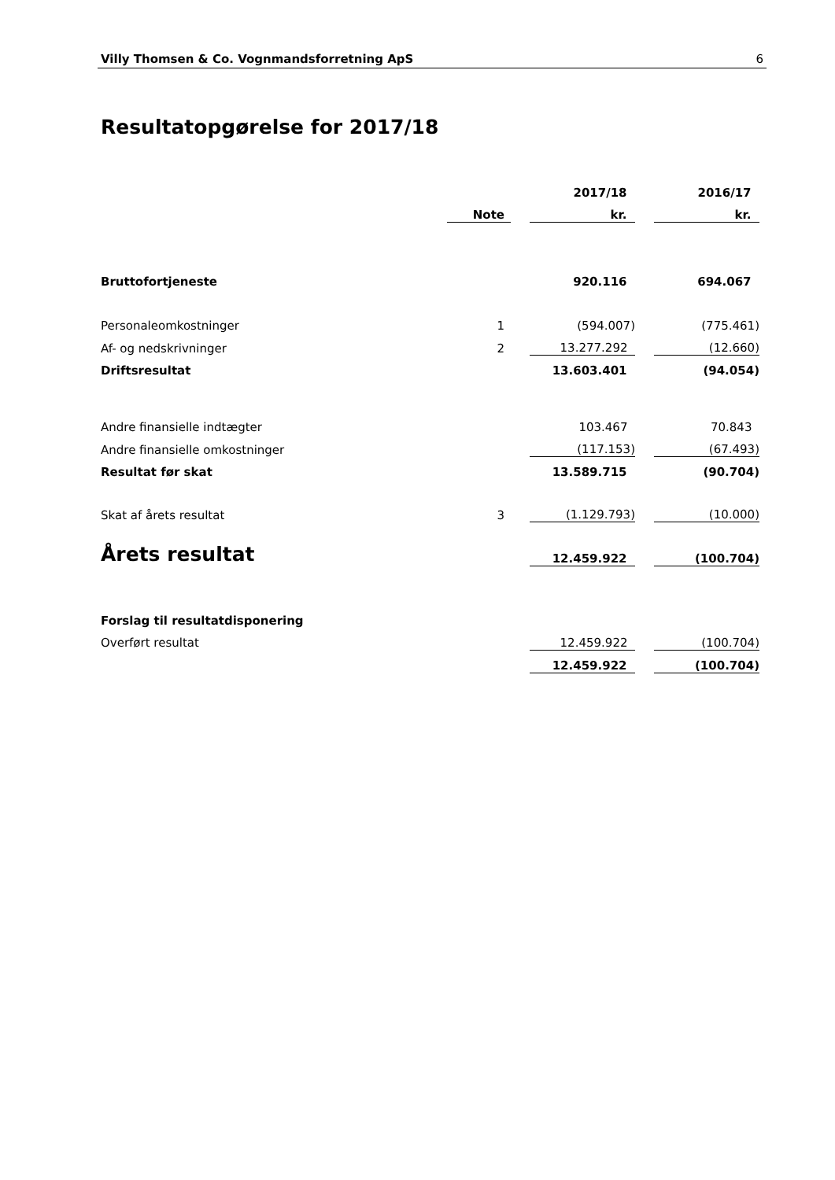Villy Thomsen & Co. Vognmandsforretning ApS 6
Resultatopgørelse for 2017/18
| | | | 2017/18 | | 2016/17 |
| --- | --- | --- | --- | --- | --- |
| | Note | | kr. | | kr. |
| Bruttofortjeneste | | | 920.116 | | 694.067 |
| Personaleomkostninger | 1 | | (594.007) | | (775.461) |
| Af- og nedskrivninger | 2 | | 13.277.292 | | (12.660) |
| Driftsresultat | | | 13.603.401 | | (94.054) |
| Andre finansielle indtægter | | | 103.467 | | 70.843 |
| Andre finansielle omkostninger | | | (117.153) | | (67.493) |
| Resultat før skat | | | 13.589.715 | | (90.704) |
| Skat af årets resultat | 3 | | (1.129.793) | | (10.000) |
| Årets resultat | | | 12.459.922 | | (100.704) |
| Forslag til resultatdisponering | | | | | |
| Overført resultat | | | 12.459.922 | | (100.704) |
| | | | 12.459.922 | | (100.704) |